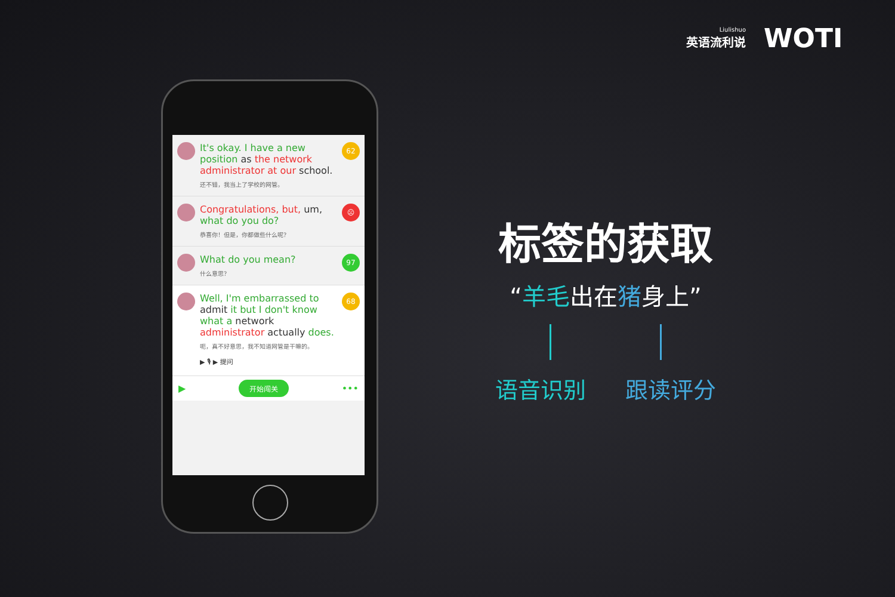Liulishuo
英语流利说
WOTI
It's okay. I have a new position as the network administrator at our school.
还不错，我当上了学校的网管。
62
Congratulations, but, um, what do you do?
恭喜你！但是，你都做些什么呢？
☹
What do you mean?
什么意思？
97
Well, I'm embarrassed to admit it but I don't know what a network administrator actually does.
呃，真不好意思，我不知道网管是干嘛的。
▶ 🎙 ▶ 提问
68
▶ 开始闯关 •••
标签的获取
“羊毛出在猪身上”
语音识别 跟读评分